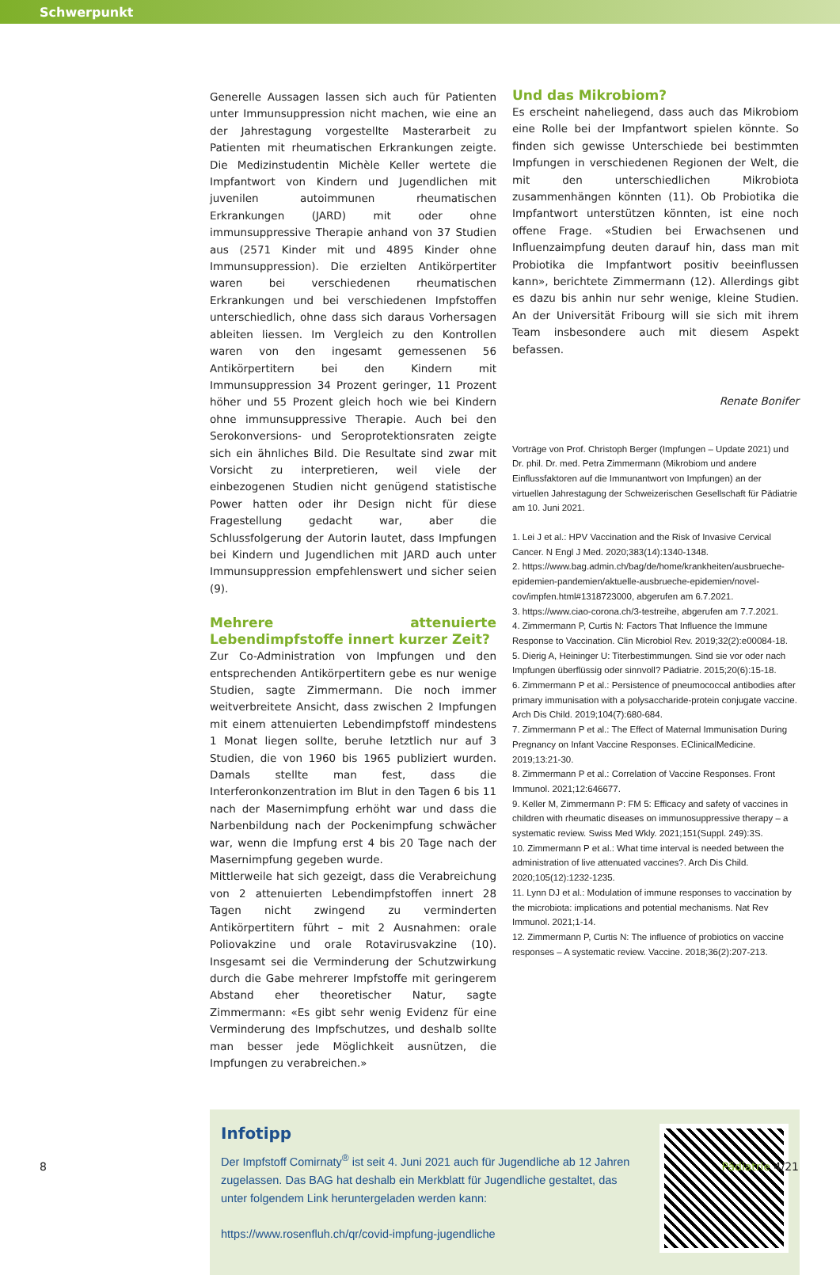Schwerpunkt
Generelle Aussagen lassen sich auch für Patienten unter Immunsuppression nicht machen, wie eine an der Jahrestagung vorgestellte Masterarbeit zu Patienten mit rheumatischen Erkrankungen zeigte. Die Medizinstudentin Michèle Keller wertete die Impfantwort von Kindern und Jugendlichen mit juvenilen autoimmunen rheumatischen Erkrankungen (JARD) mit oder ohne immunsuppressive Therapie anhand von 37 Studien aus (2571 Kinder mit und 4895 Kinder ohne Immunsuppression). Die erzielten Antikörpertiter waren bei verschiedenen rheumatischen Erkrankungen und bei verschiedenen Impfstoffen unterschiedlich, ohne dass sich daraus Vorhersagen ableiten liessen. Im Vergleich zu den Kontrollen waren von den ingesamt gemessenen 56 Antikörpertitern bei den Kindern mit Immunsuppression 34 Prozent geringer, 11 Prozent höher und 55 Prozent gleich hoch wie bei Kindern ohne immunsuppressive Therapie. Auch bei den Serokonversions- und Seroprotektionsraten zeigte sich ein ähnliches Bild. Die Resultate sind zwar mit Vorsicht zu interpretieren, weil viele der einbezogenen Studien nicht genügend statistische Power hatten oder ihr Design nicht für diese Fragestellung gedacht war, aber die Schlussfolgerung der Autorin lautet, dass Impfungen bei Kindern und Jugendlichen mit JARD auch unter Immunsuppression empfehlenswert und sicher seien (9).
Mehrere attenuierte Lebendimpfstoffe innert kurzer Zeit?
Zur Co-Administration von Impfungen und den entsprechenden Antikörpertitern gebe es nur wenige Studien, sagte Zimmermann. Die noch immer weitverbreitete Ansicht, dass zwischen 2 Impfungen mit einem attenuierten Lebendimpfstoff mindestens 1 Monat liegen sollte, beruhe letztlich nur auf 3 Studien, die von 1960 bis 1965 publiziert wurden. Damals stellte man fest, dass die Interferonkonzentration im Blut in den Tagen 6 bis 11 nach der Masernimpfung erhöht war und dass die Narbenbildung nach der Pockenimpfung schwächer war, wenn die Impfung erst 4 bis 20 Tage nach der Masernimpfung gegeben wurde.
Mittlerweile hat sich gezeigt, dass die Verabreichung von 2 attenuierten Lebendimpfstoffen innert 28 Tagen nicht zwingend zu verminderten Antikörpertitern führt – mit 2 Ausnahmen: orale Poliovakzine und orale Rotavirusvakzine (10). Insgesamt sei die Verminderung der Schutzwirkung durch die Gabe mehrerer Impfstoffe mit geringerem Abstand eher theoretischer Natur, sagte Zimmermann: «Es gibt sehr wenig Evidenz für eine Verminderung des Impfschutzes, und deshalb sollte man besser jede Möglichkeit ausnützen, die Impfungen zu verabreichen.»
Und das Mikrobiom?
Es erscheint naheliegend, dass auch das Mikrobiom eine Rolle bei der Impfantwort spielen könnte. So finden sich gewisse Unterschiede bei bestimmten Impfungen in verschiedenen Regionen der Welt, die mit den unterschiedlichen Mikrobiota zusammenhängen könnten (11). Ob Probiotika die Impfantwort unterstützen könnten, ist eine noch offene Frage. «Studien bei Erwachsenen und Influenzaimpfung deuten darauf hin, dass man mit Probiotika die Impfantwort positiv beeinflussen kann», berichtete Zimmermann (12). Allerdings gibt es dazu bis anhin nur sehr wenige, kleine Studien. An der Universität Fribourg will sie sich mit ihrem Team insbesondere auch mit diesem Aspekt befassen.
Renate Bonifer
Vorträge von Prof. Christoph Berger (Impfungen – Update 2021) und Dr. phil. Dr. med. Petra Zimmermann (Mikrobiom und andere Einflussfaktoren auf die Immunantwort von Impfungen) an der virtuellen Jahrestagung der Schweizerischen Gesellschaft für Pädiatrie am 10. Juni 2021.
1. Lei J et al.: HPV Vaccination and the Risk of Invasive Cervical Cancer. N Engl J Med. 2020;383(14):1340-1348.
2. https://www.bag.admin.ch/bag/de/home/krankheiten/ausbrueche-epidemien-pandemien/aktuelle-ausbrueche-epidemien/novel-cov/impfen.html#1318723000, abgerufen am 6.7.2021.
3. https://www.ciao-corona.ch/3-testreihe, abgerufen am 7.7.2021.
4. Zimmermann P, Curtis N: Factors That Influence the Immune Response to Vaccination. Clin Microbiol Rev. 2019;32(2):e00084-18.
5. Dierig A, Heininger U: Titerbestimmungen. Sind sie vor oder nach Impfungen überflüssig oder sinnvoll? Pädiatrie. 2015;20(6):15-18.
6. Zimmermann P et al.: Persistence of pneumococcal antibodies after primary immunisation with a polysaccharide-protein conjugate vaccine. Arch Dis Child. 2019;104(7):680-684.
7. Zimmermann P et al.: The Effect of Maternal Immunisation During Pregnancy on Infant Vaccine Responses. EClinicalMedicine. 2019;13:21-30.
8. Zimmermann P et al.: Correlation of Vaccine Responses. Front Immunol. 2021;12:646677.
9. Keller M, Zimmermann P: FM 5: Efficacy and safety of vaccines in children with rheumatic diseases on immunosuppressive therapy – a systematic review. Swiss Med Wkly. 2021;151(Suppl. 249):3S.
10. Zimmermann P et al.: What time interval is needed between the administration of live attenuated vaccines?. Arch Dis Child. 2020;105(12):1232-1235.
11. Lynn DJ et al.: Modulation of immune responses to vaccination by the microbiota: implications and potential mechanisms. Nat Rev Immunol. 2021;1-14.
12. Zimmermann P, Curtis N: The influence of probiotics on vaccine responses – A systematic review. Vaccine. 2018;36(2):207-213.
Infotipp
Der Impfstoff Comirnaty<sup>®</sup> ist seit 4. Juni 2021 auch für Jugendliche ab 12 Jahren zugelassen. Das BAG hat deshalb ein Merkblatt für Jugendliche gestaltet, das unter folgendem Link heruntergeladen werden kann:
https://www.rosenfluh.ch/qr/covid-impfung-jugendliche
8 Pädiatrie 4/21